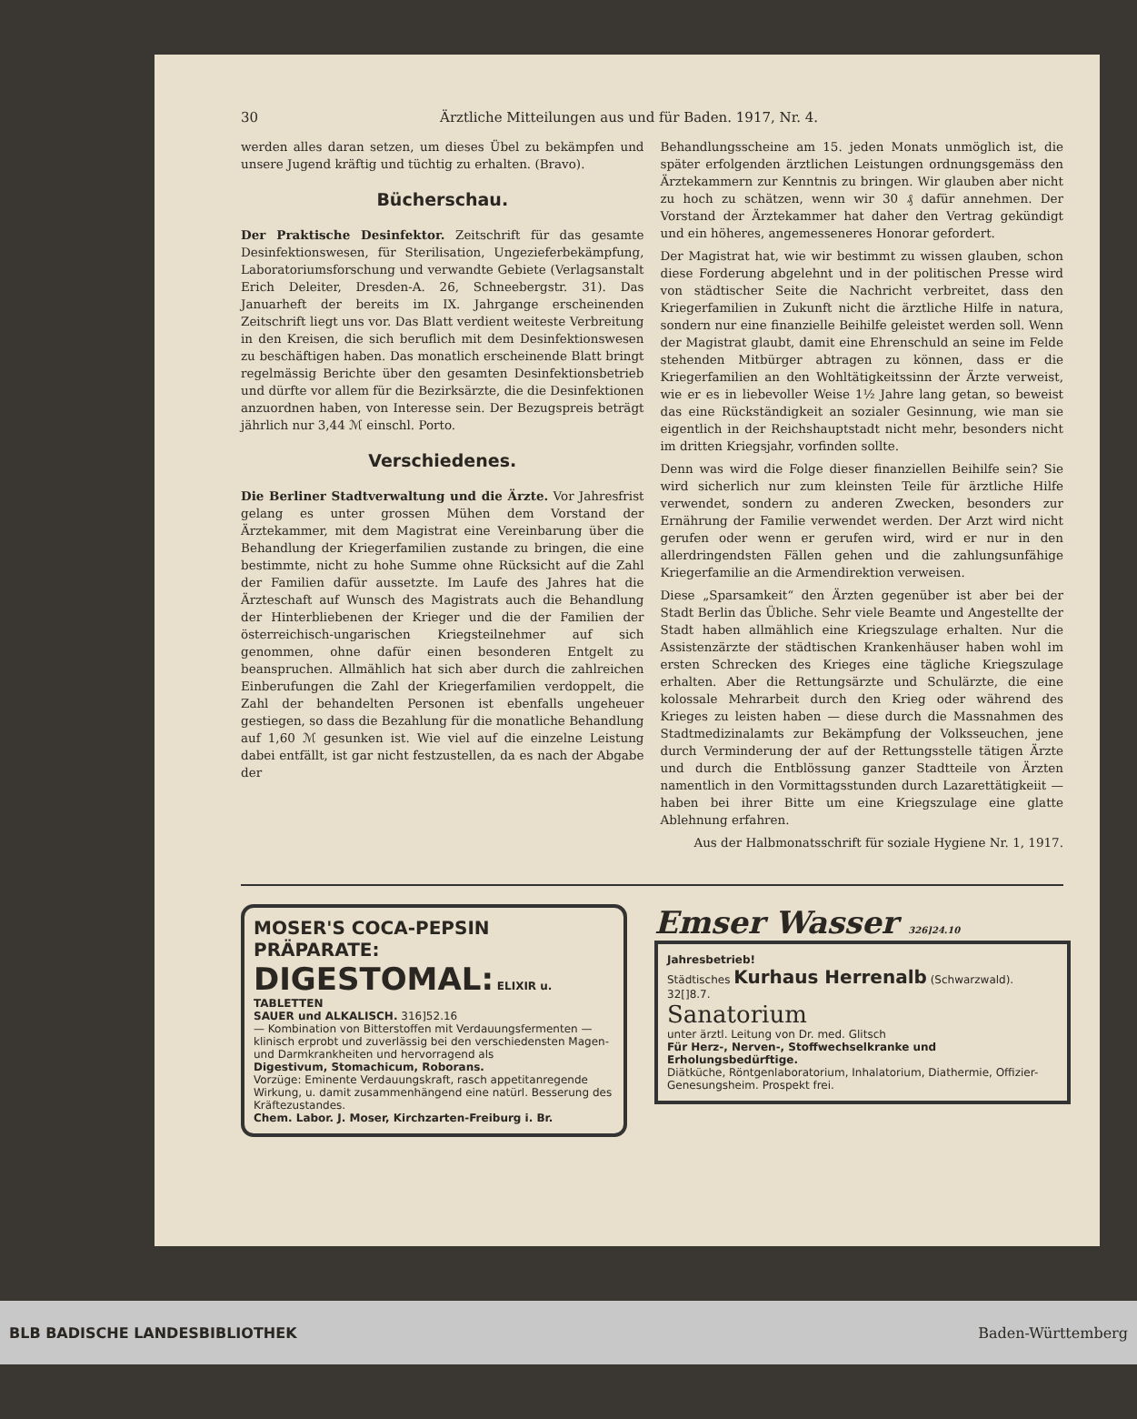30 Ärztliche Mitteilungen aus und für Baden. 1917, Nr. 4.
werden alles daran setzen, um dieses Übel zu bekämpfen und unsere Jugend kräftig und tüchtig zu erhalten. (Bravo).
Bücherschau.
Der Praktische Desinfektor. Zeitschrift für das gesamte Desinfektionswesen, für Sterilisation, Ungezieferbekämpfung, Laboratoriumsforschung und verwandte Gebiete (Verlagsanstalt Erich Deleiter, Dresden-A. 26, Schneebergstr. 31). Das Januarheft der bereits im IX. Jahrgange erscheinenden Zeitschrift liegt uns vor. Das Blatt verdient weiteste Verbreitung in den Kreisen, die sich beruflich mit dem Desinfektionswesen zu beschäftigen haben. Das monatlich erscheinende Blatt bringt regelmässig Berichte über den gesamten Desinfektionsbetrieb und dürfte vor allem für die Bezirksärzte, die die Desinfektionen anzuordnen haben, von Interesse sein. Der Bezugspreis beträgt jährlich nur 3,44 ℳ einschl. Porto.
Verschiedenes.
Die Berliner Stadtverwaltung und die Ärzte. Vor Jahresfrist gelang es unter grossen Mühen dem Vorstand der Ärztekammer, mit dem Magistrat eine Vereinbarung über die Behandlung der Kriegerfamilien zustande zu bringen, die eine bestimmte, nicht zu hohe Summe ohne Rücksicht auf die Zahl der Familien dafür aussetzte. Im Laufe des Jahres hat die Ärzteschaft auf Wunsch des Magistrats auch die Behandlung der Hinterbliebenen der Krieger und die der Familien der österreichisch-ungarischen Kriegsteilnehmer auf sich genommen, ohne dafür einen besonderen Entgelt zu beanspruchen. Allmählich hat sich aber durch die zahlreichen Einberufungen die Zahl der Kriegerfamilien verdoppelt, die Zahl der behandelten Personen ist ebenfalls ungeheuer gestiegen, so dass die Bezahlung für die monatliche Behandlung auf 1,60 ℳ gesunken ist. Wie viel auf die einzelne Leistung dabei entfällt, ist gar nicht festzustellen, da es nach der Abgabe der
Behandlungsscheine am 15. jeden Monats unmöglich ist, die später erfolgenden ärztlichen Leistungen ordnungsgemäss den Ärztekammern zur Kenntnis zu bringen. Wir glauben aber nicht zu hoch zu schätzen, wenn wir 30 ₰ dafür annehmen. Der Vorstand der Ärztekammer hat daher den Vertrag gekündigt und ein höheres, angemesseneres Honorar gefordert.
Der Magistrat hat, wie wir bestimmt zu wissen glauben, schon diese Forderung abgelehnt und in der politischen Presse wird von städtischer Seite die Nachricht verbreitet, dass den Kriegerfamilien in Zukunft nicht die ärztliche Hilfe in natura, sondern nur eine finanzielle Beihilfe geleistet werden soll. Wenn der Magistrat glaubt, damit eine Ehrenschuld an seine im Felde stehenden Mitbürger abtragen zu können, dass er die Kriegerfamilien an den Wohltätigkeitssinn der Ärzte verweist, wie er es in liebevoller Weise 1½ Jahre lang getan, so beweist das eine Rückständigkeit an sozialer Gesinnung, wie man sie eigentlich in der Reichshauptstadt nicht mehr, besonders nicht im dritten Kriegsjahr, vorfinden sollte.
Denn was wird die Folge dieser finanziellen Beihilfe sein? Sie wird sicherlich nur zum kleinsten Teile für ärztliche Hilfe verwendet, sondern zu anderen Zwecken, besonders zur Ernährung der Familie verwendet werden. Der Arzt wird nicht gerufen oder wenn er gerufen wird, wird er nur in den allerdringendsten Fällen gehen und die zahlungsunfähige Kriegerfamilie an die Armendirektion verweisen.
Diese „Sparsamkeit“ den Ärzten gegenüber ist aber bei der Stadt Berlin das Übliche. Sehr viele Beamte und Angestellte der Stadt haben allmählich eine Kriegszulage erhalten. Nur die Assistenzärzte der städtischen Krankenhäuser haben wohl im ersten Schrecken des Krieges eine tägliche Kriegszulage erhalten. Aber die Rettungsärzte und Schulärzte, die eine kolossale Mehrarbeit durch den Krieg oder während des Krieges zu leisten haben — diese durch die Massnahmen des Stadtmedizinalamts zur Bekämpfung der Volksseuchen, jene durch Verminderung der auf der Rettungsstelle tätigen Ärzte und durch die Entblössung ganzer Stadtteile von Ärzten namentlich in den Vormittagsstunden durch Lazarettätigkeiit — haben bei ihrer Bitte um eine Kriegszulage eine glatte Ablehnung erfahren.
Aus der Halbmonatsschrift für soziale Hygiene Nr. 1, 1917.
MOSER'S COCA-PEPSIN PRÄPARATE:
DIGESTOMAL: ELIXIR u. TABLETTEN
SAUER und ALKALISCH. 316]52.16
— Kombination von Bitterstoffen mit Verdauungsfermenten — klinisch erprobt und zuverlässig bei den verschiedensten Magen- und Darmkrankheiten und hervorragend als
Digestivum, Stomachicum, Roborans.
Vorzüge: Eminente Verdauungskraft, rasch appetitanregende Wirkung, u. damit zusammenhängend eine natürl. Besserung des Kräftezustandes.
Chem. Labor. J. Moser, Kirchzarten-Freiburg i. Br.
Emser Wasser 326]24.10
Jahresbetrieb!
Städtisches Kurhaus Herrenalb (Schwarzwald). 32[]8.7.
Sanatorium
unter ärztl. Leitung von Dr. med. Glitsch
Für Herz-, Nerven-, Stoffwechselkranke und Erholungsbedürftige.
Diätküche, Röntgenlaboratorium, Inhalatorium, Diathermie, Offizier-Genesungsheim. Prospekt frei.
BLB BADISCHE LANDESBIBLIOTHEK Baden-Württemberg